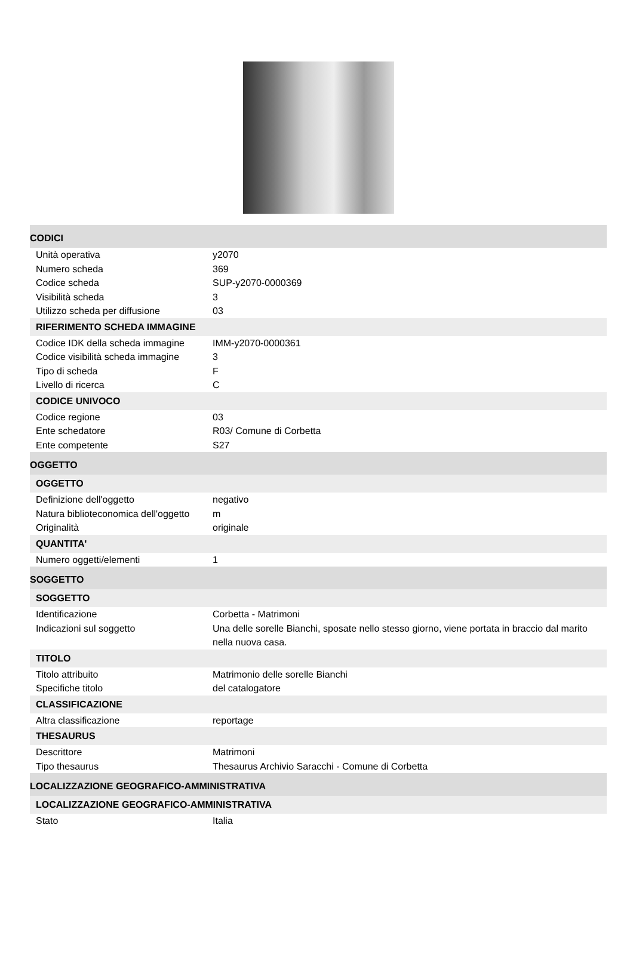| CODICI | |
| Unità operativa | y2070 |
| Numero scheda | 369 |
| Codice scheda | SUP-y2070-0000369 |
| Visibilità scheda | 3 |
| Utilizzo scheda per diffusione | 03 |
| RIFERIMENTO SCHEDA IMMAGINE | |
| Codice IDK della scheda immagine | IMM-y2070-0000361 |
| Codice visibilità scheda immagine | 3 |
| Tipo di scheda | F |
| Livello di ricerca | C |
| CODICE UNIVOCO | |
| Codice regione | 03 |
| Ente schedatore | R03/ Comune di Corbetta |
| Ente competente | S27 |
| OGGETTO | |
| OGGETTO | |
| Definizione dell'oggetto | negativo |
| Natura biblioteconomica dell'oggetto | m |
| Originalità | originale |
| QUANTITA' | |
| Numero oggetti/elementi | 1 |
| SOGGETTO | |
| SOGGETTO | |
| Identificazione | Corbetta - Matrimoni |
| Indicazioni sul soggetto | Una delle sorelle Bianchi, sposate nello stesso giorno, viene portata in braccio dal marito nella nuova casa. |
| TITOLO | |
| Titolo attribuito | Matrimonio delle sorelle Bianchi |
| Specifiche titolo | del catalogatore |
| CLASSIFICAZIONE | |
| Altra classificazione | reportage |
| THESAURUS | |
| Descrittore | Matrimoni |
| Tipo thesaurus | Thesaurus Archivio Saracchi - Comune di Corbetta |
| LOCALIZZAZIONE GEOGRAFICO-AMMINISTRATIVA | |
| LOCALIZZAZIONE GEOGRAFICO-AMMINISTRATIVA | |
| Stato | Italia |